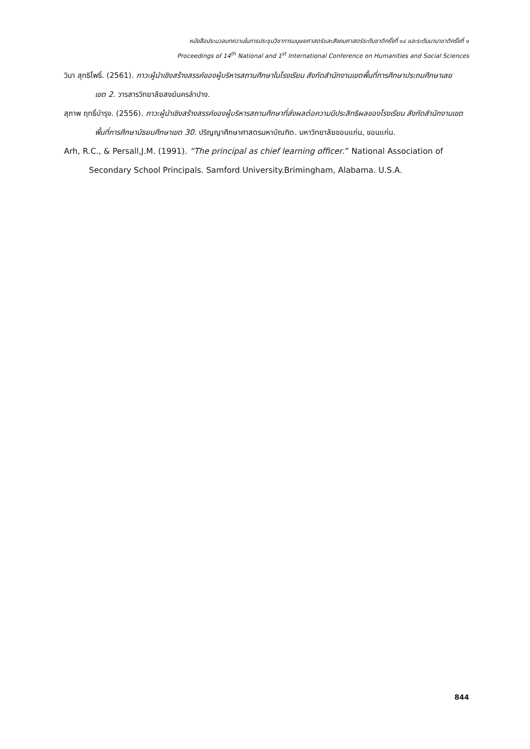หนังสือประมวลบทความในการประชุมวิชาการมนุษยศาสตร์และสังคมศาสตร์ระดับชาติครั้งที่ ๑๔ และระดับนานาชาติครั้งที่ ๑
Proceedings of 14<sup>th</sup> National and 1<sup>st</sup> International Conference on Humanities and Social Sciences
วินา สุทธิโพธิ์. (2561). ภาวะผู้นำเชิงสร้างสรรค์ของผู้บริหารสถานศึกษาในโรงเรียน สังกัดสำนักงานเขตพื้นที่การศึกษาประถมศึกษาเลย เขต 2. วารสารวิทยาลัยสงฆ์นครลำปาง.
สุภาพ ฤทธิ์บำรุง. (2556). ภาวะผู้นำเชิงสร้างสรรค์ของผู้บริหารสถานศึกษาที่ส่งผลต่อความมีประสิทธิผลของโรงเรียน สังกัดสำนักงานเขตพื้นที่การศึกษามัธยมศึกษาเขต 30. ปริญญาศึกษาศาสตรมหาบัณฑิต. มหาวิทยาลัยขอนแก่น, ขอนแก่น.
Arh, R.C., & Persall,J.M. (1991). “The principal as chief learning officer.” National Association of Secondary School Principals. Samford University.Brimingham, Alabama. U.S.A.
844